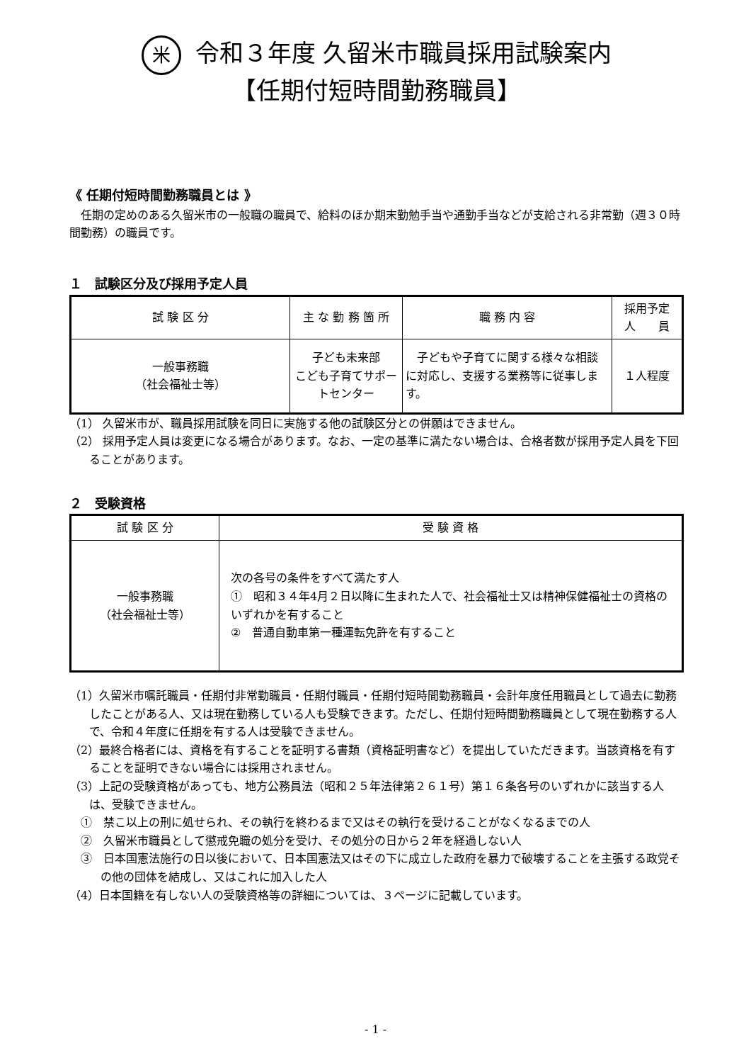米令和３年度 久留米市職員採用試験案内
【任期付短時間勤務職員】
《 任期付短時間勤務職員とは 》
任期の定めのある久留米市の一般職の職員で、給料のほか期末勤勉手当や通勤手当などが支給される非常勤（週３０時間勤務）の職員です。
１　試験区分及び採用予定人員
| 試 験 区 分 | 主 な 勤 務 箇 所 | 職 務 内 容 | 採用予定 人 員 |
| --- | --- | --- | --- |
| 一般事務職 （社会福祉士等） | 子ども未来部 こども子育てサポートセンター | 子どもや子育てに関する様々な相談に対応し、支援する業務等に従事します。 | １人程度 |
（1） 久留米市が、職員採用試験を同日に実施する他の試験区分との併願はできません。
（2） 採用予定人員は変更になる場合があります。なお、一定の基準に満たない場合は、合格者数が採用予定人員を下回ることがあります。
２　受験資格
| 試 験 区 分 | 受 験 資 格 |
| --- | --- |
| 一般事務職 （社会福祉士等） | 次の各号の条件をすべて満たす人 ① 昭和３４年4月２日以降に生まれた人で、社会福祉士又は精神保健福祉士の資格のいずれかを有すること ② 普通自動車第一種運転免許を有すること |
（1）久留米市嘱託職員・任期付非常勤職員・任期付職員・任期付短時間勤務職員・会計年度任用職員として過去に勤務したことがある人、又は現在勤務している人も受験できます。ただし、任期付短時間勤務職員として現在勤務する人で、令和４年度に任期を有する人は受験できません。
（2）最終合格者には、資格を有することを証明する書類（資格証明書など）を提出していただきます。当該資格を有することを証明できない場合には採用されません。
（3）上記の受験資格があっても、地方公務員法（昭和２５年法律第２６１号）第１６条各号のいずれかに該当する人は、受験できません。
①　禁こ以上の刑に処せられ、その執行を終わるまで又はその執行を受けることがなくなるまでの人
②　久留米市職員として懲戒免職の処分を受け、その処分の日から２年を経過しない人
③　日本国憲法施行の日以後において、日本国憲法又はその下に成立した政府を暴力で破壊することを主張する政党その他の団体を結成し、又はこれに加入した人
（4）日本国籍を有しない人の受験資格等の詳細については、３ページに記載しています。
- 1 -